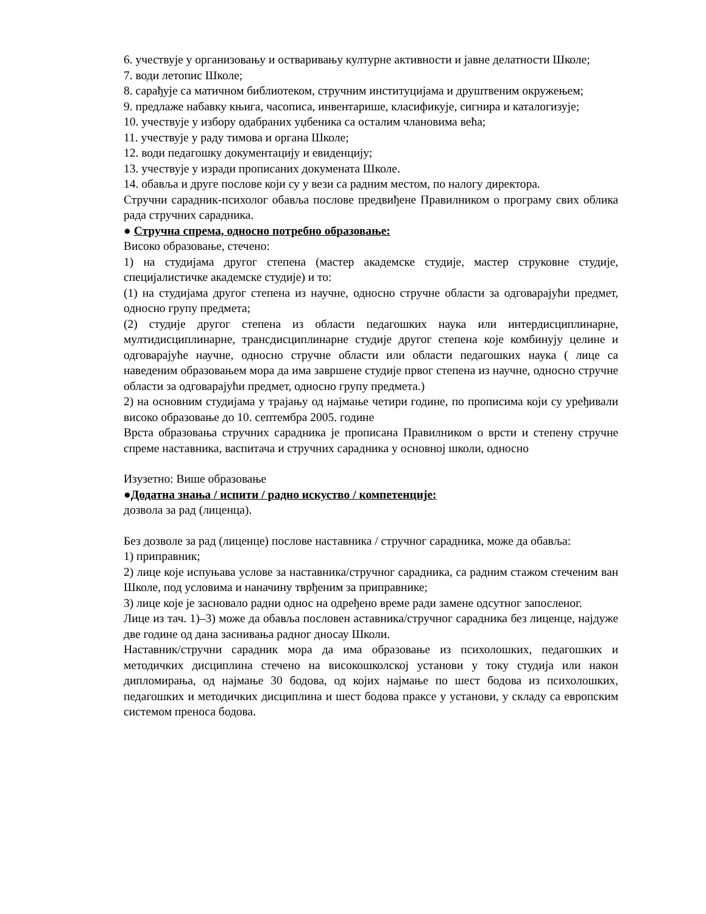6. учествује у организовању и остваривању културне активности и јавне делатности Школе;
7. води летопис Школе;
8. сарађује са матичном библиотеком, стручним институцијама и друштвеним окружењем;
9. предлаже набавку књига, часописа, инвентарише, класификује, сигнира и каталогизује;
10. учествује у избору одабраних уџбеника са осталим члановима већа;
11. учествује у раду тимова и органа Школе;
12. води педагошку документацију и евиденцију;
13. учествује у изради прописаних докумената Школе.
14. обавља и друге послове који су у вези са радним местом, по налогу директора.
Стручни сарадник-психолог обавља послове предвиђене Правилником о програму свих облика рада стручних сарадника.
● Стручна спрема, односно потребно образовање:
Високо образовање, стечено:
1) на студијама другог степена (мастер академске студије, мастер струковне студије, специјалистичке академске студије) и то:
(1) на студијама другог степена из научне, односно стручне области за одговарајући предмет, односно групу предмета;
(2) студије другог степена из области педагошких наука или интердисциплинарне, мултидисциплинарне, трансдисциплинарне студије другог степена које комбинују целине и одговарајуће научне, односно стручне области или области педагошких наука ( лице са наведеним образовањем мора да има завршене студије првог степена из научне, односно стручне области за одговарајући предмет, односно групу предмета.)
2) на основним студијама у трајању од најмање четири године, по прописима који су уређивали високо образовање до 10. септембра 2005. године
Врста образовања стручних сарадника је прописана Правилником о врсти и степену стручне спреме наставника, васпитача и стручних сарадника у основној школи, односно
Изузетно: Више образовање
●Додатна знања / испити / радно искуство / компетенције:
дозвола за рад (лиценца).
Без дозволе за рад (лиценце) послове наставника / стручног сарадника, може да обавља:
1) приправник;
2) лице које испуњава услове за наставника/стручног сарадника, са радним стажом стеченим ван Школе, под условима и наначину тврђеним за приправнике;
3) лице које је засновало радни однос на одређено време ради замене одсутног запосленог.
Лице из тач. 1)–3) може да обавља пословен аставника/стручног сарадника без лиценце, најдуже две године од дана заснивања радног дносау Школи.
Наставник/стручни сарадник мора да има образовање из психолошких, педагошких и методичких дисциплина стечено на високошколској установи у току студија или након дипломирања, од најмање 30 бодова, од којих најмање по шест бодова из психолошких, педагошких и методичких дисциплина и шест бодова праксе у установи, у складу са европским системом преноса бодова.